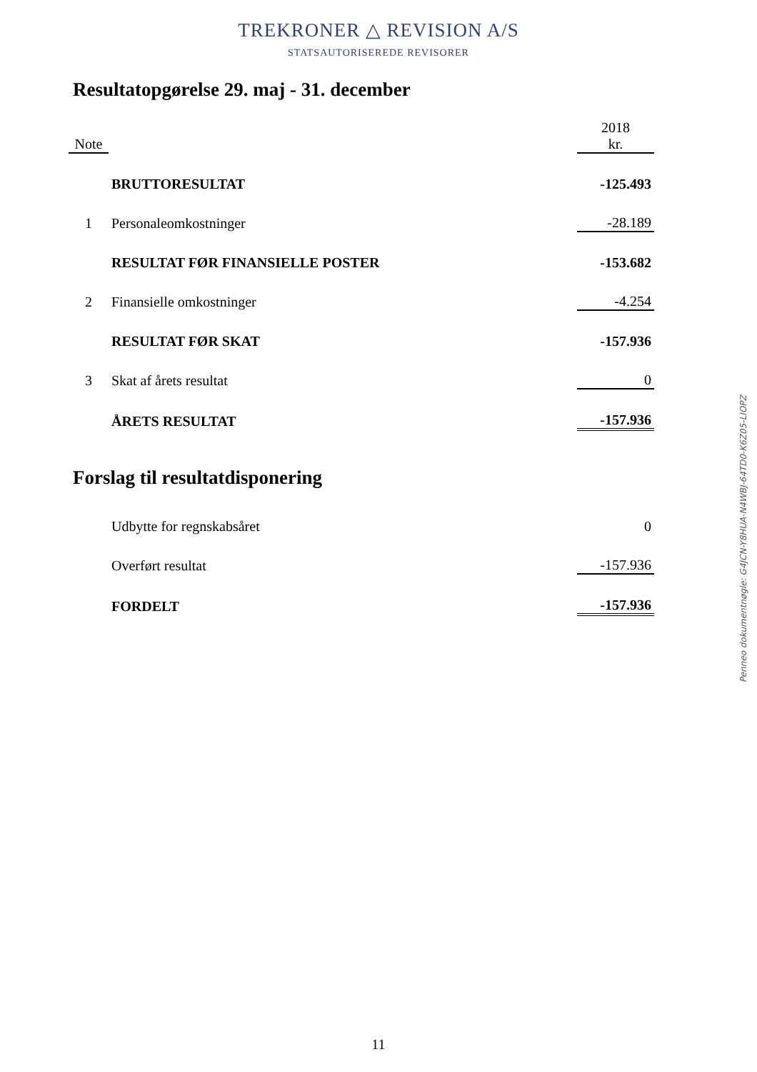TREKRONER △ REVISION A/S
STATSAUTORISEREDE REVISORER
Resultatopgørelse 29. maj - 31. december
| Note | | 2018 kr. |
| | BRUTTORESULTAT | -125.493 |
| 1 | Personaleomkostninger | -28.189 |
| | RESULTAT FØR FINANSIELLE POSTER | -153.682 |
| 2 | Finansielle omkostninger | -4.254 |
| | RESULTAT FØR SKAT | -157.936 |
| 3 | Skat af årets resultat | 0 |
| | ÅRETS RESULTAT | -157.936 |
Forslag til resultatdisponering
| | Udbytte for regnskabsåret | 0 |
| | Overført resultat | -157.936 |
| | FORDELT | -157.936 |
Penneo dokumentnøgle: G4JCN-Y8HUA-N4WBJ-64TD0-K6Z05-LIOPZ
11